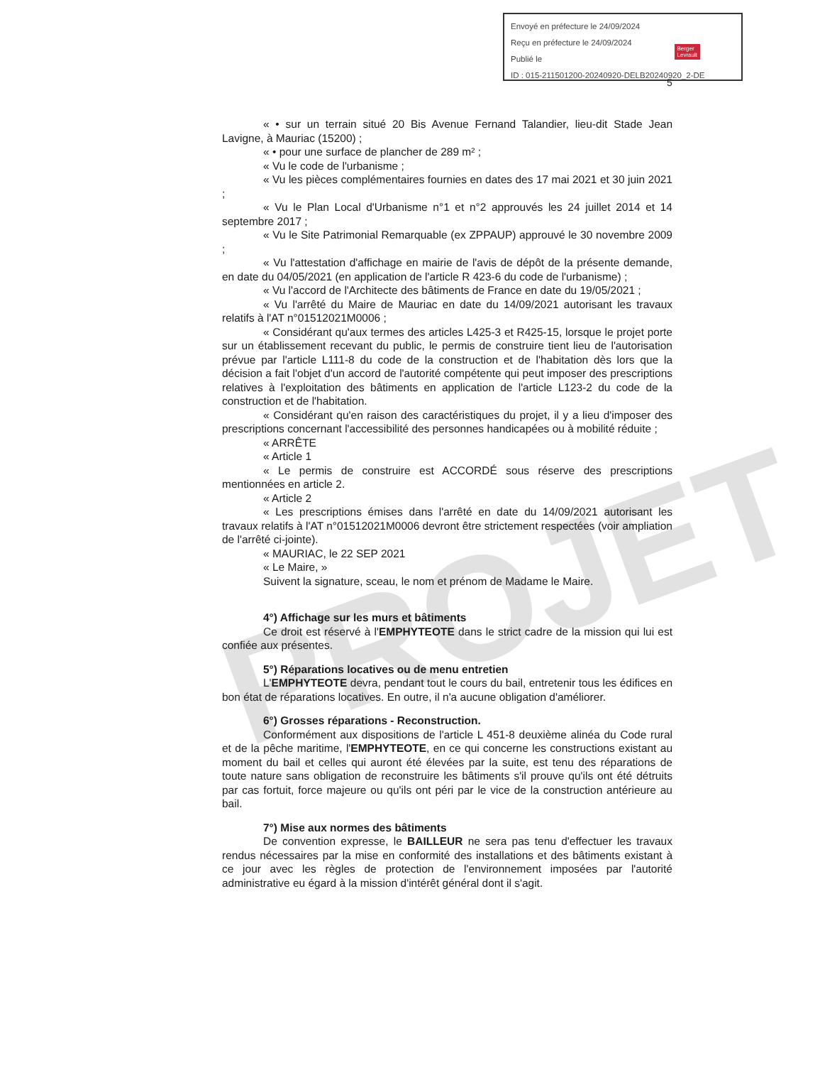Envoyé en préfecture le 24/09/2024
Reçu en préfecture le 24/09/2024
Publié le
ID : 015-211501200-20240920-DELB20240920_2-DE
Berger
Levrault
5
PROJET
« • sur un terrain situé 20 Bis Avenue Fernand Talandier, lieu-dit Stade Jean Lavigne, à Mauriac (15200) ;
« • pour une surface de plancher de 289 m² ;
« Vu le code de l'urbanisme ;
« Vu les pièces complémentaires fournies en dates des 17 mai 2021 et 30 juin 2021 ;
« Vu le Plan Local d'Urbanisme n°1 et n°2 approuvés les 24 juillet 2014 et 14 septembre 2017 ;
« Vu le Site Patrimonial Remarquable (ex ZPPAUP) approuvé le 30 novembre 2009 ;
« Vu l'attestation d'affichage en mairie de l'avis de dépôt de la présente demande, en date du 04/05/2021 (en application de l'article R 423-6 du code de l'urbanisme) ;
« Vu l'accord de l'Architecte des bâtiments de France en date du 19/05/2021 ;
« Vu l'arrêté du Maire de Mauriac en date du 14/09/2021 autorisant les travaux relatifs à l'AT n°01512021M0006 ;
« Considérant qu'aux termes des articles L425-3 et R425-15, lorsque le projet porte sur un établissement recevant du public, le permis de construire tient lieu de l'autorisation prévue par l'article L111-8 du code de la construction et de l'habitation dès lors que la décision a fait l'objet d'un accord de l'autorité compétente qui peut imposer des prescriptions relatives à l'exploitation des bâtiments en application de l'article L123-2 du code de la construction et de l'habitation.
« Considérant qu'en raison des caractéristiques du projet, il y a lieu d'imposer des prescriptions concernant l'accessibilité des personnes handicapées ou à mobilité réduite ;
« ARRÊTE
« Article 1
« Le permis de construire est ACCORDÉ sous réserve des prescriptions mentionnées en article 2.
« Article 2
« Les prescriptions émises dans l'arrêté en date du 14/09/2021 autorisant les travaux relatifs à l'AT n°01512021M0006 devront être strictement respectées (voir ampliation de l'arrêté ci-jointe).
« MAURIAC, le 22 SEP 2021
« Le Maire, »
Suivent la signature, sceau, le nom et prénom de Madame le Maire.
4°) Affichage sur les murs et bâtiments
Ce droit est réservé à l'EMPHYTEOTE dans le strict cadre de la mission qui lui est confiée aux présentes.
5°) Réparations locatives ou de menu entretien
L'EMPHYTEOTE devra, pendant tout le cours du bail, entretenir tous les édifices en bon état de réparations locatives. En outre, il n'a aucune obligation d'améliorer.
6°) Grosses réparations - Reconstruction.
Conformément aux dispositions de l'article L 451-8 deuxième alinéa du Code rural et de la pêche maritime, l'EMPHYTEOTE, en ce qui concerne les constructions existant au moment du bail et celles qui auront été élevées par la suite, est tenu des réparations de toute nature sans obligation de reconstruire les bâtiments s'il prouve qu'ils ont été détruits par cas fortuit, force majeure ou qu'ils ont péri par le vice de la construction antérieure au bail.
7°) Mise aux normes des bâtiments
De convention expresse, le BAILLEUR ne sera pas tenu d'effectuer les travaux rendus nécessaires par la mise en conformité des installations et des bâtiments existant à ce jour avec les règles de protection de l'environnement imposées par l'autorité administrative eu égard à la mission d'intérêt général dont il s'agit.